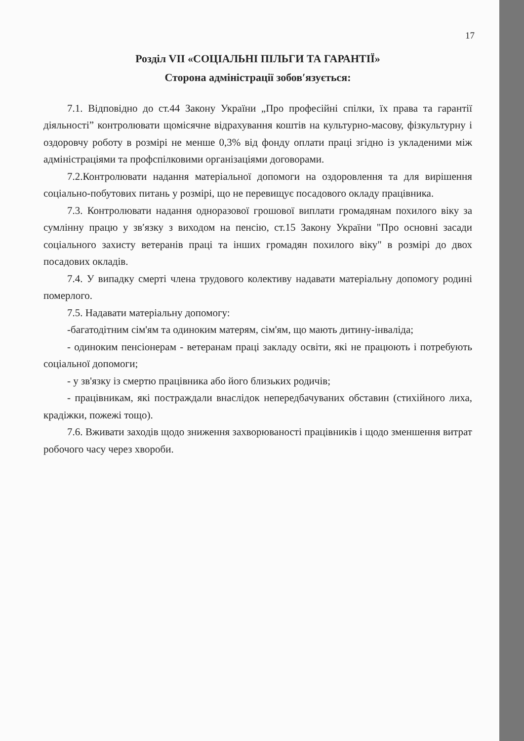17
Розділ VII «СОЦІАЛЬНІ ПІЛЬГИ ТА ГАРАНТІЇ»
Сторона адміністрації зобов′язується:
7.1. Відповідно до ст.44 Закону України „Про професійні спілки, їх права та гарантії діяльності” контролювати щомісячне відрахування коштів на культурно-масову, фізкультурну і оздоровчу роботу в розмірі не менше 0,3% від фонду оплати праці згідно із укладеними між адміністраціями та профспілковими організаціями договорами.
7.2.Контролювати надання матеріальної допомоги на оздоровлення та для вирішення соціально-побутових питань у розмірі, що не перевищує посадового окладу працівника.
7.3. Контролювати надання одноразової грошової виплати громадянам похилого віку за сумлінну працю у зв′язку з виходом на пенсію, ст.15 Закону України "Про основні засади соціального захисту ветеранів праці та інших громадян похилого віку" в розмірі до двох посадових окладів.
7.4. У випадку смерті члена трудового колективу надавати матеріальну допомогу родині померлого.
7.5. Надавати матеріальну допомогу:
-багатодітним сім'ям та одиноким матерям, сім'ям, що мають дитину-інваліда;
- одиноким пенсіонерам - ветеранам праці закладу освіти, які не працюють і потребують соціальної допомоги;
- у зв'язку із смертю працівника або його близьких родичів;
- працівникам, які постраждали внаслідок непередбачуваних обставин (стихійного лиха, крадіжки, пожежі тощо).
7.6. Вживати заходів щодо зниження захворюваності працівників і щодо зменшення витрат робочого часу через хвороби.